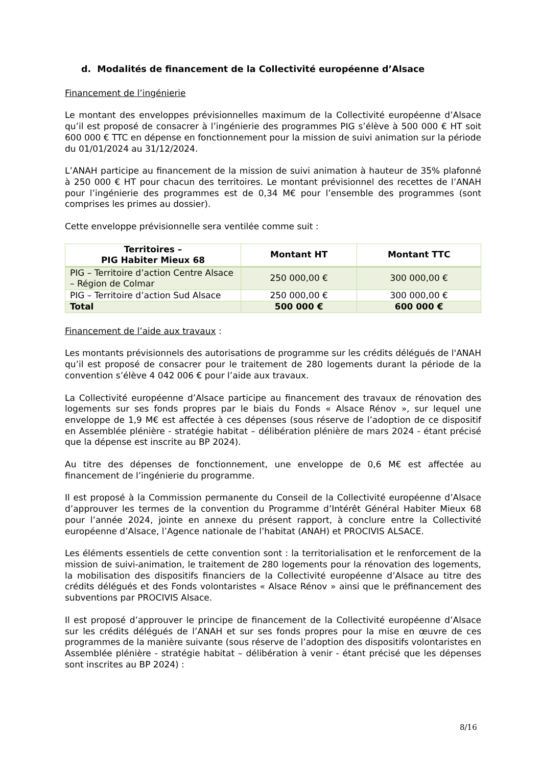d. Modalités de financement de la Collectivité européenne d’Alsace
Financement de l’ingénierie
Le montant des enveloppes prévisionnelles maximum de la Collectivité européenne d’Alsace qu’il est proposé de consacrer à l’ingénierie des programmes PIG s’élève à 500 000 € HT soit 600 000 € TTC en dépense en fonctionnement pour la mission de suivi animation sur la période du 01/01/2024 au 31/12/2024.
L’ANAH participe au financement de la mission de suivi animation à hauteur de 35% plafonné à 250 000 € HT pour chacun des territoires. Le montant prévisionnel des recettes de l’ANAH pour l’ingénierie des programmes est de 0,34 M€ pour l’ensemble des programmes (sont comprises les primes au dossier).
Cette enveloppe prévisionnelle sera ventilée comme suit :
| Territoires – PIG Habiter Mieux 68 | Montant HT | Montant TTC |
| --- | --- | --- |
| PIG – Territoire d’action Centre Alsace – Région de Colmar | 250 000,00 € | 300 000,00 € |
| PIG – Territoire d’action Sud Alsace | 250 000,00 € | 300 000,00 € |
| Total | 500 000 € | 600 000 € |
Financement de l’aide aux travaux :
Les montants prévisionnels des autorisations de programme sur les crédits délégués de l'ANAH qu’il est proposé de consacrer pour le traitement de 280 logements durant la période de la convention s’élève 4 042 006 € pour l’aide aux travaux.
La Collectivité européenne d’Alsace participe au financement des travaux de rénovation des logements sur ses fonds propres par le biais du Fonds « Alsace Rénov », sur lequel une enveloppe de 1,9 M€ est affectée à ces dépenses (sous réserve de l’adoption de ce dispositif en Assemblée plénière - stratégie habitat – délibération plénière de mars 2024 - étant précisé que la dépense est inscrite au BP 2024).
Au titre des dépenses de fonctionnement, une enveloppe de 0,6 M€ est affectée au financement de l’ingénierie du programme.
Il est proposé à la Commission permanente du Conseil de la Collectivité européenne d’Alsace d’approuver les termes de la convention du Programme d’Intérêt Général Habiter Mieux 68 pour l’année 2024, jointe en annexe du présent rapport, à conclure entre la Collectivité européenne d’Alsace, l’Agence nationale de l’habitat (ANAH) et PROCIVIS ALSACE.
Les éléments essentiels de cette convention sont : la territorialisation et le renforcement de la mission de suivi-animation, le traitement de 280 logements pour la rénovation des logements, la mobilisation des dispositifs financiers de la Collectivité européenne d’Alsace au titre des crédits délégués et des Fonds volontaristes « Alsace Rénov » ainsi que le préfinancement des subventions par PROCIVIS Alsace.
Il est proposé d’approuver le principe de financement de la Collectivité européenne d’Alsace sur les crédits délégués de l’ANAH et sur ses fonds propres pour la mise en œuvre de ces programmes de la manière suivante (sous réserve de l’adoption des dispositifs volontaristes en Assemblée plénière - stratégie habitat – délibération à venir - étant précisé que les dépenses sont inscrites au BP 2024) :
8/16